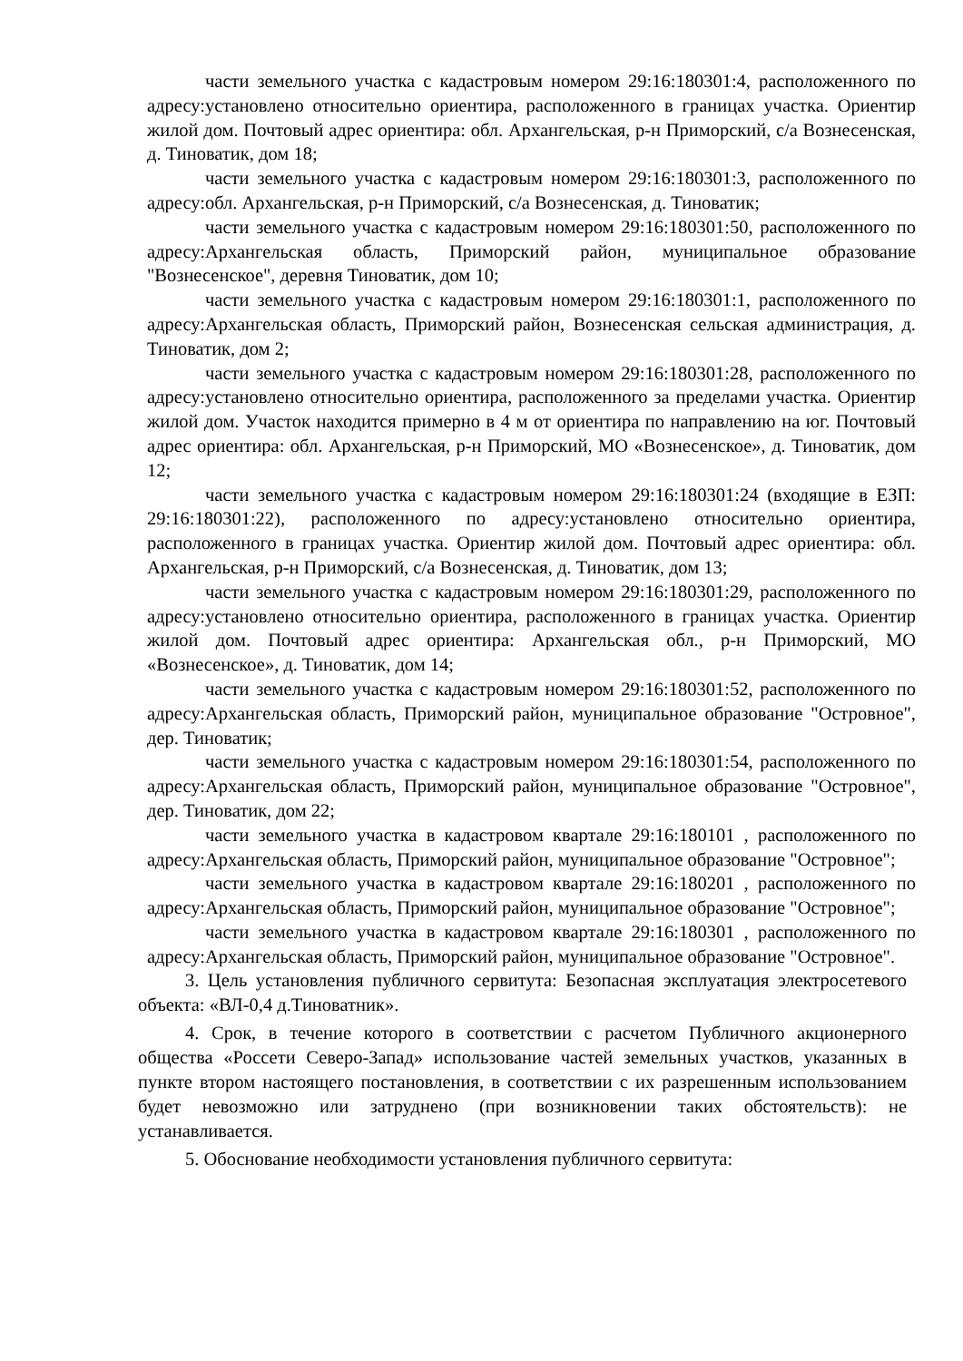части земельного участка с кадастровым номером 29:16:180301:4, расположенного по адресу:установлено относительно ориентира, расположенного в границах участка. Ориентир жилой дом. Почтовый адрес ориентира: обл. Архангельская, р-н Приморский, с/а Вознесенская, д. Тиноватик, дом 18;
части земельного участка с кадастровым номером 29:16:180301:3, расположенного по адресу:обл. Архангельская, р-н Приморский, с/а Вознесенская, д. Тиноватик;
части земельного участка с кадастровым номером 29:16:180301:50, расположенного по адресу:Архангельская область, Приморский район, муниципальное образование "Вознесенское", деревня Тиноватик, дом 10;
части земельного участка с кадастровым номером 29:16:180301:1, расположенного по адресу:Архангельская область, Приморский район, Вознесенская сельская администрация, д. Тиноватик, дом 2;
части земельного участка с кадастровым номером 29:16:180301:28, расположенного по адресу:установлено относительно ориентира, расположенного за пределами участка. Ориентир жилой дом. Участок находится примерно в 4 м от ориентира по направлению на юг. Почтовый адрес ориентира: обл. Архангельская, р-н Приморский, МО «Вознесенское», д. Тиноватик, дом 12;
части земельного участка с кадастровым номером 29:16:180301:24 (входящие в ЕЗП: 29:16:180301:22), расположенного по адресу:установлено относительно ориентира, расположенного в границах участка. Ориентир жилой дом. Почтовый адрес ориентира: обл. Архангельская, р-н Приморский, с/а Вознесенская, д. Тиноватик, дом 13;
части земельного участка с кадастровым номером 29:16:180301:29, расположенного по адресу:установлено относительно ориентира, расположенного в границах участка. Ориентир жилой дом. Почтовый адрес ориентира: Архангельская обл., р-н Приморский, МО «Вознесенское», д. Тиноватик, дом 14;
части земельного участка с кадастровым номером 29:16:180301:52, расположенного по адресу:Архангельская область, Приморский район, муниципальное образование "Островное", дер. Тиноватик;
части земельного участка с кадастровым номером 29:16:180301:54, расположенного по адресу:Архангельская область, Приморский район, муниципальное образование "Островное", дер. Тиноватик, дом 22;
части земельного участка в кадастровом квартале 29:16:180101 , расположенного по адресу:Архангельская область, Приморский район, муниципальное образование "Островное";
части земельного участка в кадастровом квартале 29:16:180201 , расположенного по адресу:Архангельская область, Приморский район, муниципальное образование "Островное";
части земельного участка в кадастровом квартале 29:16:180301 , расположенного по адресу:Архангельская область, Приморский район, муниципальное образование "Островное".
3. Цель установления публичного сервитута: Безопасная эксплуатация электросетевого объекта: «ВЛ-0,4 д.Тиноватник».
4. Срок, в течение которого в соответствии с расчетом Публичного акционерного общества «Россети Северо-Запад» использование частей земельных участков, указанных в пункте втором настоящего постановления, в соответствии с их разрешенным использованием будет невозможно или затруднено (при возникновении таких обстоятельств): не устанавливается.
5. Обоснование необходимости установления публичного сервитута: